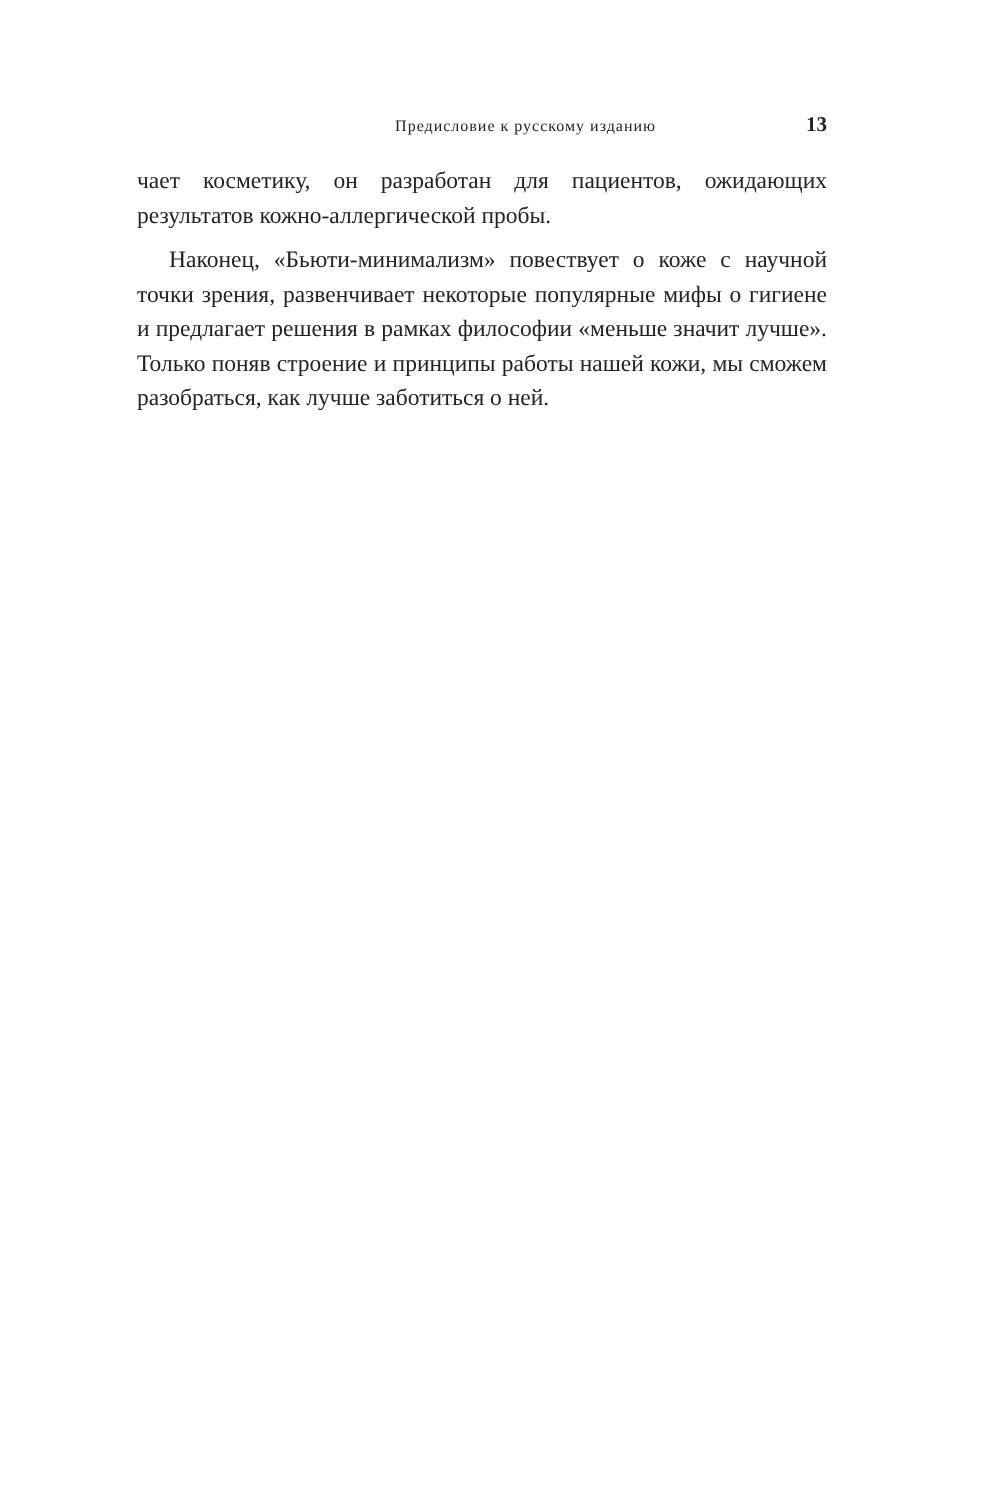Предисловие к русскому изданию 13
чает косметику, он разработан для пациентов, ожидающих результатов кожно-аллергической пробы.
Наконец, «Бьюти-минимализм» повествует о коже с научной точки зрения, развенчивает некоторые популярные мифы о гигиене и предлагает решения в рамках философии «меньше значит лучше». Только поняв строение и принципы работы нашей кожи, мы сможем разобраться, как лучше заботиться о ней.